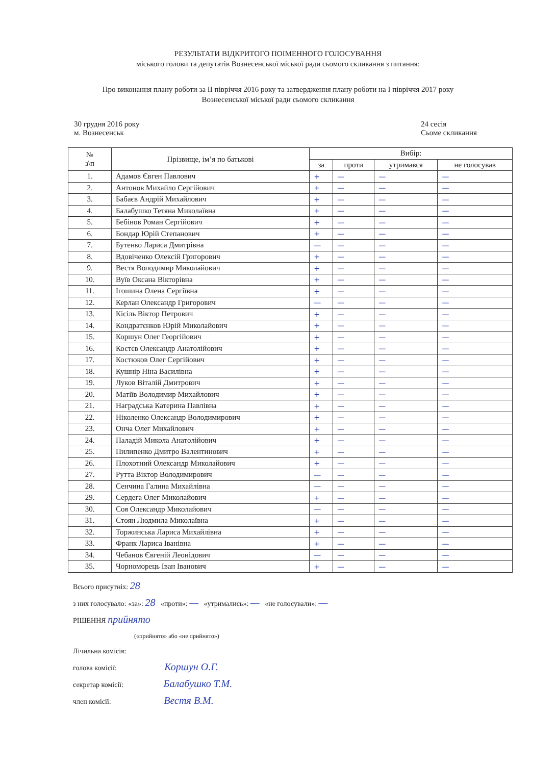РЕЗУЛЬТАТИ ВІДКРИТОГО ПОІМЕННОГО ГОЛОСУВАННЯ
міського голови та депутатів Вознесенської міської ради сьомого скликання з питання:
Про виконання плану роботи за II півріччя 2016 року та затвердження плану роботи на I півріччя 2017 року
Вознесенської міської ради сьомого скликання
30 грудня 2016 року
м. Вознесенськ
24 сесія
Сьоме скликання
| № з\п | Прізвище, ім’я по батькові | Вибір: | | | |
| --- | --- | --- | --- | --- | --- |
| | | за | проти | утримався | не голосував |
| 1. | Адамов Євген Павлович | + | — | — | — |
| 2. | Антонов Михайло Сергійович | + | — | — | — |
| 3. | Бабаєв Андрій Михайлович | + | — | — | — |
| 4. | Балабушко Тетяна Миколаївна | + | — | — | — |
| 5. | Бебінов Роман Сергійович | + | — | — | — |
| 6. | Бондар Юрій Степанович | + | — | — | — |
| 7. | Бутенко Лариса Дмитрівна | — | — | — | — |
| 8. | Вдовіченко Олексій Григорович | + | — | — | — |
| 9. | Вестя Володимир Миколайович | + | — | — | — |
| 10. | Вуїв Оксана Вікторівна | + | — | — | — |
| 11. | Ігошина Олена Сергіївна | + | — | — | — |
| 12. | Керлан Олександр Григорович | — | — | — | — |
| 13. | Кісіль Віктор Петрович | + | — | — | — |
| 14. | Кондратєнков Юрій Миколайович | + | — | — | — |
| 15. | Коршун Олег Георгійович | + | — | — | — |
| 16. | Костєв Олександр Анатолійович | + | — | — | — |
| 17. | Костюков Олег Сергійович | + | — | — | — |
| 18. | Кушнір Ніна Василівна | + | — | — | — |
| 19. | Луков Віталій Дмитрович | + | — | — | — |
| 20. | Матіїв Володимир Михайлович | + | — | — | — |
| 21. | Наградська Катерина Павлівна | + | — | — | — |
| 22. | Ніколенко Олександр Володимирович | + | — | — | — |
| 23. | Онча Олег Михайлович | + | — | — | — |
| 24. | Паладій Микола Анатолійович | + | — | — | — |
| 25. | Пилипенко Дмитро Валентинович | + | — | — | — |
| 26. | Плохотний Олександр Миколайович | + | — | — | — |
| 27. | Рутта Віктор Володимирович | — | — | — | — |
| 28. | Сенчина Галина Михайлівна | — | — | — | — |
| 29. | Сердега Олег Миколайович | + | — | — | — |
| 30. | Соя Олександр Миколайович | — | — | — | — |
| 31. | Стоян Людмила Миколаївна | + | — | — | — |
| 32. | Торжинська Лариса Михайлівна | + | — | — | — |
| 33. | Франк Лариса Іванівна | + | — | — | — |
| 34. | Чебанов Євгеній Леонідович | — | — | — | — |
| 35. | Чорноморець Іван Іванович | + | — | — | — |
Всього присутніх: 28
з них голосувало: «за»: 28 «проти»: — «утримались»: — «не голосували»: —
РІШЕННЯ прийнято
(«прийнято» або «не прийнято»)
Лічильна комісія:
голова комісії: Коршун О.Г.
секретар комісії: Балабушко Т.М.
член комісії: Вестя В.М.